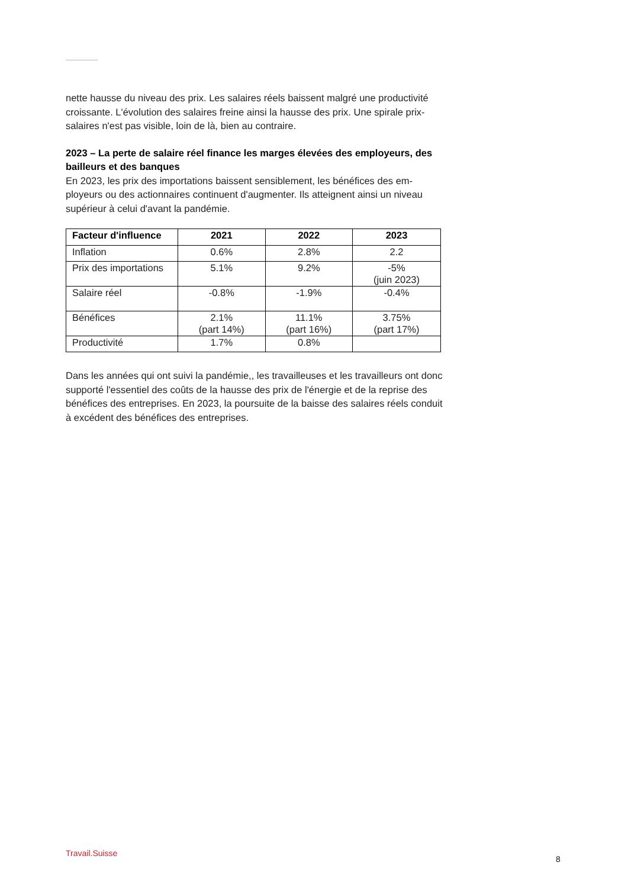nette hausse du niveau des prix. Les salaires réels baissent malgré une productivité croissante. L'évolution des salaires freine ainsi la hausse des prix. Une spirale prix-salaires n'est pas visible, loin de là, bien au contraire.
2023 – La perte de salaire réel finance les marges élevées des employeurs, des bailleurs et des banques
En 2023, les prix des importations baissent sensiblement, les bénéfices des em-ployeurs ou des actionnaires continuent d'augmenter. Ils atteignent ainsi un niveau supérieur à celui d'avant la pandémie.
| Facteur d'influence | 2021 | 2022 | 2023 |
| --- | --- | --- | --- |
| Inflation | 0.6% | 2.8% | 2.2 |
| Prix des importations | 5.1% | 9.2% | -5% (juin 2023) |
| Salaire réel | -0.8% | -1.9% | -0.4% |
| Bénéfices | 2.1% (part 14%) | 11.1% (part 16%) | 3.75% (part 17%) |
| Productivité | 1.7% | 0.8% | |
Dans les années qui ont suivi la pandémie,, les travailleuses et les travailleurs ont donc supporté l'essentiel des coûts de la hausse des prix de l'énergie et de la reprise des bénéfices des entreprises. En 2023, la poursuite de la baisse des salaires réels conduit à excédent des bénéfices des entreprises.
Travail.Suisse
8